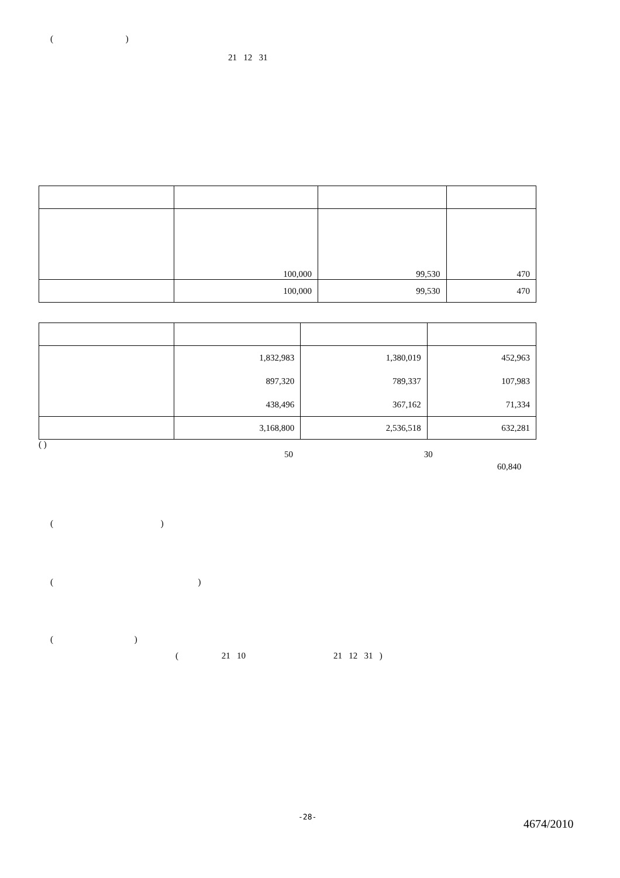( )
21 12 31
| | 100,000 | 99,530 | 470 |
| | 100,000 | 99,530 | 470 |
| | 1,832,983 897,320 438,496 | 1,380,019 789,337 367,162 | 452,963 107,983 71,334 |
| | 3,168,800 | 2,536,518 | 632,281 |
( )
50 30
60,840
( )
( )
( )
( 21 10 21 12 31 )
-28-
4674/2010